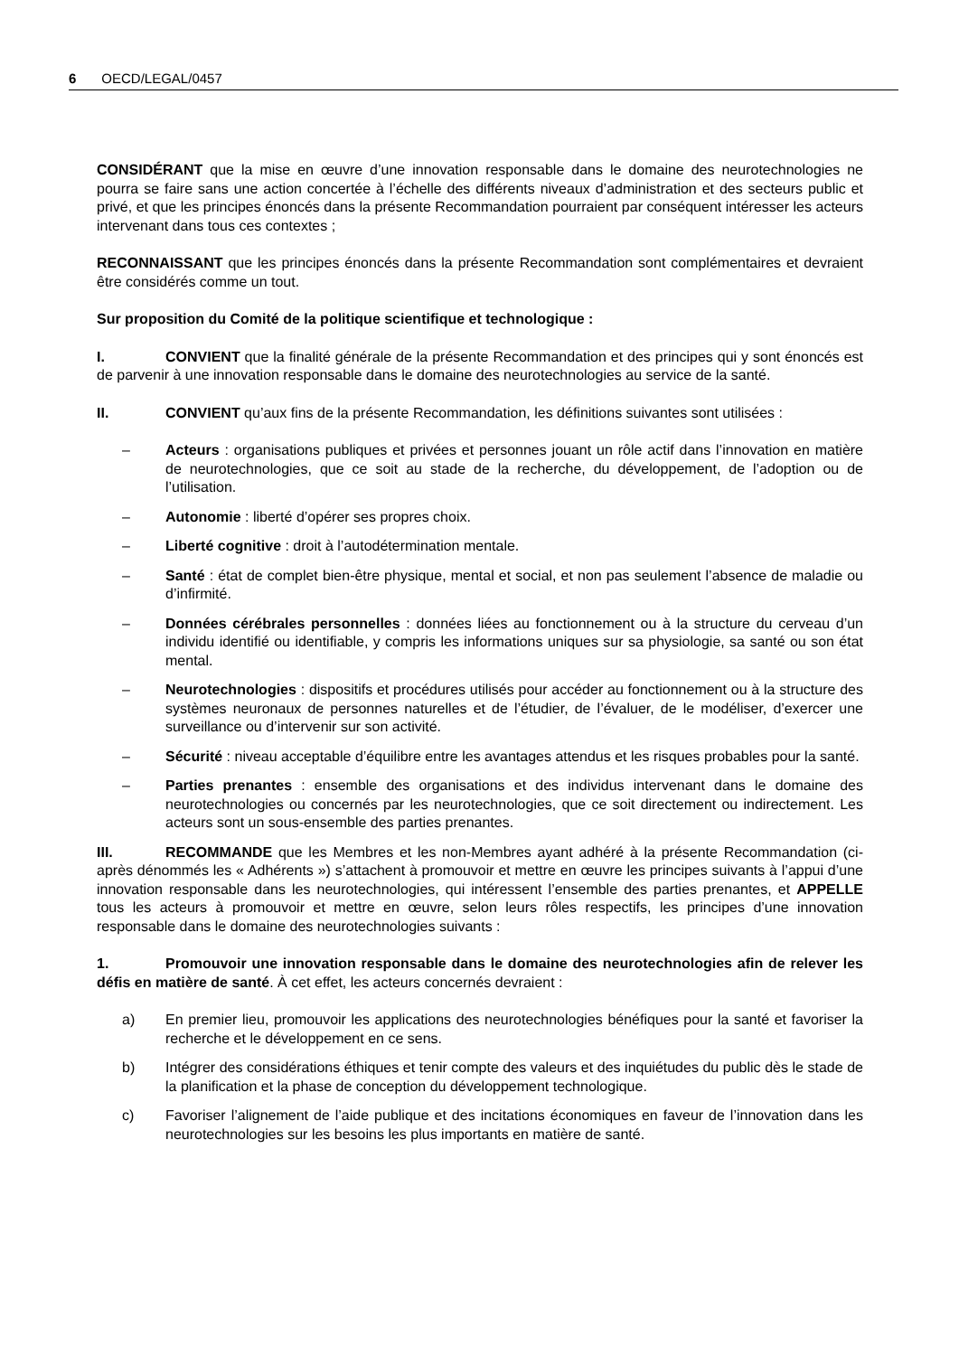6 OECD/LEGAL/0457
CONSIDÉRANT que la mise en œuvre d’une innovation responsable dans le domaine des neurotechnologies ne pourra se faire sans une action concertée à l’échelle des différents niveaux d’administration et des secteurs public et privé, et que les principes énoncés dans la présente Recommandation pourraient par conséquent intéresser les acteurs intervenant dans tous ces contextes ;
RECONNAISSANT que les principes énoncés dans la présente Recommandation sont complémentaires et devraient être considérés comme un tout.
Sur proposition du Comité de la politique scientifique et technologique :
I. CONVIENT que la finalité générale de la présente Recommandation et des principes qui y sont énoncés est de parvenir à une innovation responsable dans le domaine des neurotechnologies au service de la santé.
II. CONVIENT qu’aux fins de la présente Recommandation, les définitions suivantes sont utilisées :
– Acteurs : organisations publiques et privées et personnes jouant un rôle actif dans l’innovation en matière de neurotechnologies, que ce soit au stade de la recherche, du développement, de l’adoption ou de l’utilisation.
– Autonomie : liberté d’opérer ses propres choix.
– Liberté cognitive : droit à l’autodétermination mentale.
– Santé : état de complet bien-être physique, mental et social, et non pas seulement l’absence de maladie ou d’infirmité.
– Données cérébrales personnelles : données liées au fonctionnement ou à la structure du cerveau d’un individu identifié ou identifiable, y compris les informations uniques sur sa physiologie, sa santé ou son état mental.
– Neurotechnologies : dispositifs et procédures utilisés pour accéder au fonctionnement ou à la structure des systèmes neuronaux de personnes naturelles et de l’étudier, de l’évaluer, de le modéliser, d’exercer une surveillance ou d’intervenir sur son activité.
– Sécurité : niveau acceptable d’équilibre entre les avantages attendus et les risques probables pour la santé.
– Parties prenantes : ensemble des organisations et des individus intervenant dans le domaine des neurotechnologies ou concernés par les neurotechnologies, que ce soit directement ou indirectement. Les acteurs sont un sous-ensemble des parties prenantes.
III. RECOMMANDE que les Membres et les non-Membres ayant adhéré à la présente Recommandation (ci-après dénommés les « Adhérents ») s’attachent à promouvoir et mettre en œuvre les principes suivants à l’appui d’une innovation responsable dans les neurotechnologies, qui intéressent l’ensemble des parties prenantes, et APPELLE tous les acteurs à promouvoir et mettre en œuvre, selon leurs rôles respectifs, les principes d’une innovation responsable dans le domaine des neurotechnologies suivants :
1. Promouvoir une innovation responsable dans le domaine des neurotechnologies afin de relever les défis en matière de santé. À cet effet, les acteurs concernés devraient :
a) En premier lieu, promouvoir les applications des neurotechnologies bénéfiques pour la santé et favoriser la recherche et le développement en ce sens.
b) Intégrer des considérations éthiques et tenir compte des valeurs et des inquiétudes du public dès le stade de la planification et la phase de conception du développement technologique.
c) Favoriser l’alignement de l’aide publique et des incitations économiques en faveur de l’innovation dans les neurotechnologies sur les besoins les plus importants en matière de santé.